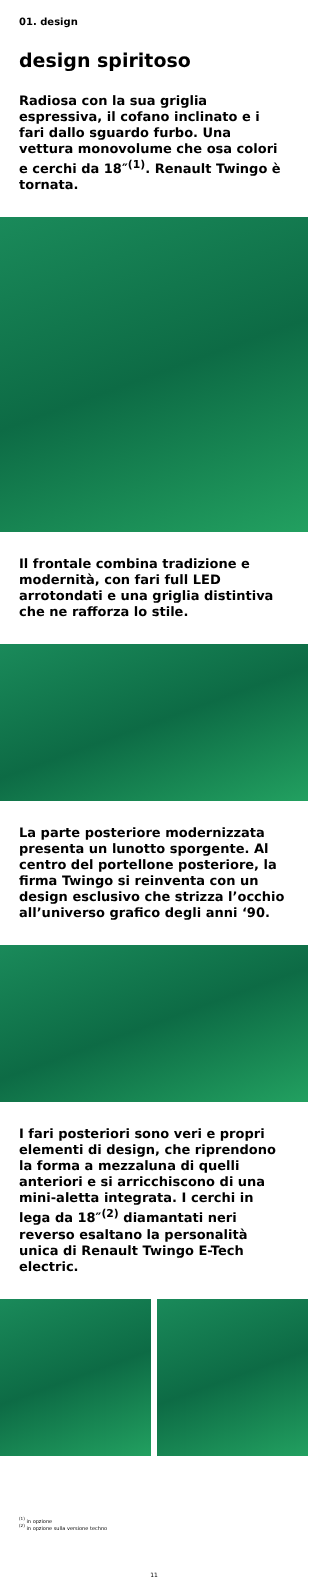01. design
design spiritoso
Radiosa con la sua griglia espressiva, il cofano inclinato e i fari dallo sguardo furbo. Una vettura monovolume che osa colori e cerchi da 18″<sup>(1)</sup>. Renault Twingo è tornata.
Il frontale combina tradizione e modernità, con fari full LED arrotondati e una griglia distintiva che ne rafforza lo stile.
La parte posteriore modernizzata presenta un lunotto sporgente. Al centro del portellone posteriore, la firma Twingo si reinventa con un design esclusivo che strizza l’occhio all’universo grafico degli anni ‘90.
I fari posteriori sono veri e propri elementi di design, che riprendono la forma a mezzaluna di quelli anteriori e si arricchiscono di una mini-aletta integrata. I cerchi in lega da 18″<sup>(2)</sup> diamantati neri reverso esaltano la personalità unica di Renault Twingo E-Tech electric.
<sup>(1)</sup> in opzione
<sup>(2)</sup> in opzione sulla versione techno
11